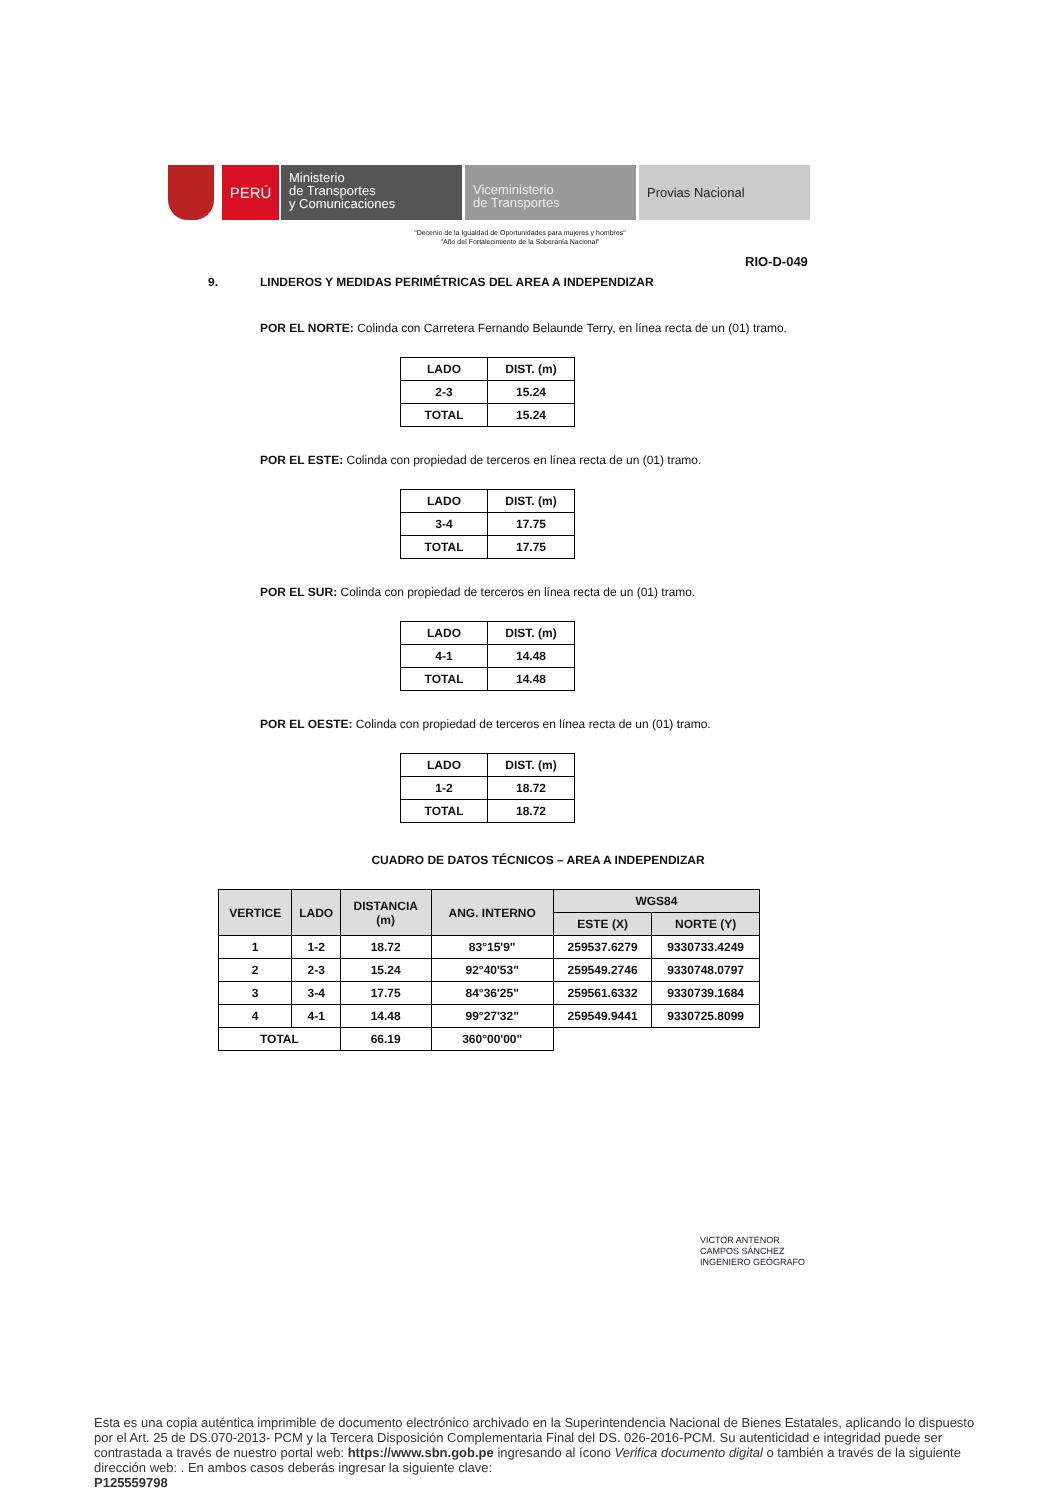PERÚ
Ministerio
de Transportes
y Comunicaciones
Viceministerio
de Transportes
Provias Nacional
"Decenio de la Igualdad de Oportunidades para mujeres y hombres"
"Año del Fortalecimiento de la Soberanía Nacional"
RIO-D-049
9. LINDEROS Y MEDIDAS PERIMÉTRICAS DEL AREA A INDEPENDIZAR
POR EL NORTE: Colinda con Carretera Fernando Belaunde Terry, en línea recta de un (01) tramo.
| LADO | DIST. (m) |
| --- | --- |
| 2-3 | 15.24 |
| TOTAL | 15.24 |
POR EL ESTE: Colinda con propiedad de terceros en línea recta de un (01) tramo.
| LADO | DIST. (m) |
| --- | --- |
| 3-4 | 17.75 |
| TOTAL | 17.75 |
POR EL SUR: Colinda con propiedad de terceros en línea recta de un (01) tramo.
| LADO | DIST. (m) |
| --- | --- |
| 4-1 | 14.48 |
| TOTAL | 14.48 |
POR EL OESTE: Colinda con propiedad de terceros en línea recta de un (01) tramo.
| LADO | DIST. (m) |
| --- | --- |
| 1-2 | 18.72 |
| TOTAL | 18.72 |
CUADRO DE DATOS TÉCNICOS – AREA A INDEPENDIZAR
| VERTICE | LADO | DISTANCIA (m) | ANG. INTERNO | WGS84 | |
| --- | --- | --- | --- | --- | --- |
| | | | | ESTE (X) | NORTE (Y) |
| 1 | 1-2 | 18.72 | 83°15'9" | 259537.6279 | 9330733.4249 |
| 2 | 2-3 | 15.24 | 92°40'53" | 259549.2746 | 9330748.0797 |
| 3 | 3-4 | 17.75 | 84°36'25" | 259561.6332 | 9330739.1684 |
| 4 | 4-1 | 14.48 | 99°27'32" | 259549.9441 | 9330725.8099 |
| TOTAL | | 66.19 | 360°00'00" | | |
VICTOR ANTENOR
CAMPOS SÁNCHEZ
INGENIERO GEÓGRAFO
Esta es una copia auténtica imprimible de documento electrónico archivado en la Superintendencia Nacional de Bienes Estatales, aplicando lo dispuesto por el Art. 25 de DS.070-2013- PCM y la Tercera Disposición Complementaria Final del DS. 026-2016-PCM. Su autenticidad e integridad puede ser contrastada a través de nuestro portal web: https://www.sbn.gob.pe ingresando al ícono Verifica documento digital o también a través de la siguiente dirección web: . En ambos casos deberás ingresar la siguiente clave:
P125559798